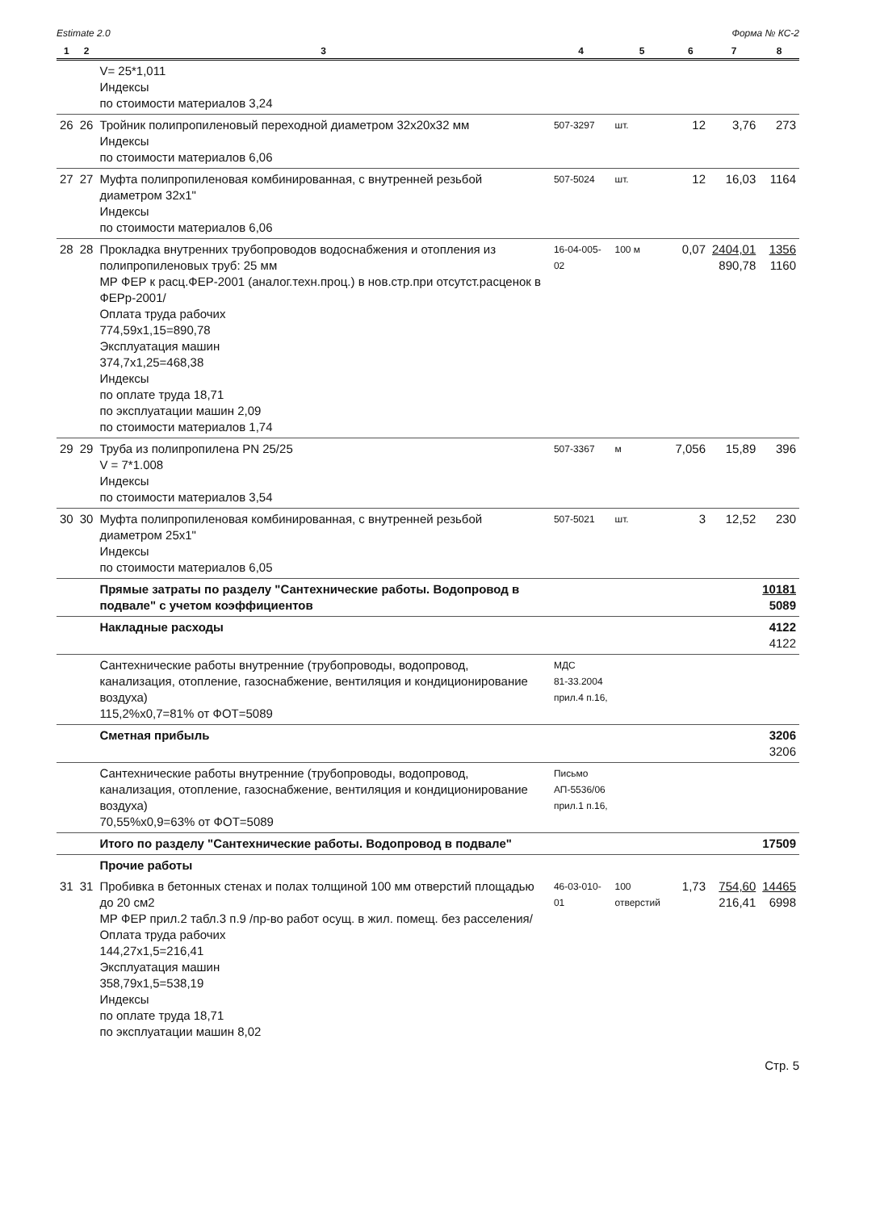Estimate 2.0 Форма № КС-2
| 1 | 2 | 3 | 4 | 5 | 6 | 7 | 8 |
| --- | --- | --- | --- | --- | --- | --- | --- |
| | | V= 25*1,011 Индексы по стоимости материалов 3,24 | | | | | |
| 26 | 26 | Тройник полипропиленовый переходной диаметром 32x20x32 мм Индексы по стоимости материалов 6,06 | 507-3297 | шт. | 12 | 3,76 | 273 |
| 27 | 27 | Муфта полипропиленовая комбинированная, с внутренней резьбой диаметром 32x1" Индексы по стоимости материалов 6,06 | 507-5024 | шт. | 12 | 16,03 | 1164 |
| 28 | 28 | Прокладка внутренних трубопроводов водоснабжения и отопления из полипропиленовых труб: 25 мм МР ФЕР к расц.ФЕР-2001 (аналог.техн.проц.) в нов.стр.при отсутст.расценок в ФЕРр-2001/ Оплата труда рабочих 774,59x1,15=890,78 Эксплуатация машин 374,7x1,25=468,38 Индексы по оплате труда 18,71 по эксплуатации машин 2,09 по стоимости материалов 1,74 | 16-04-005-02 | 100 м | 0,07 | 2404,01 890,78 | 1356 1160 |
| 29 | 29 | Труба из полипропилена PN 25/25 V = 7*1.008 Индексы по стоимости материалов 3,54 | 507-3367 | м | 7,056 | 15,89 | 396 |
| 30 | 30 | Муфта полипропиленовая комбинированная, с внутренней резьбой диаметром 25x1" Индексы по стоимости материалов 6,05 | 507-5021 | шт. | 3 | 12,52 | 230 |
| | | Прямые затраты по разделу "Сантехнические работы. Водопровод в подвале" с учетом коэффициентов | | | | | 10181 5089 |
| | | Накладные расходы | | | | | 4122 4122 |
| | | Сантехнические работы внутренние (трубопроводы, водопровод, канализация, отопление, газоснабжение, вентиляция и кондиционирование воздуха) 115,2%x0,7=81% от ФОТ=5089 | МДС 81-33.2004 прил.4 п.16, | | | | |
| | | Сметная прибыль | | | | | 3206 3206 |
| | | Сантехнические работы внутренние (трубопроводы, водопровод, канализация, отопление, газоснабжение, вентиляция и кондиционирование воздуха) 70,55%x0,9=63% от ФОТ=5089 | Письмо АП-5536/06 прил.1 п.16, | | | | |
| | | Итого по разделу "Сантехнические работы. Водопровод в подвале" | | | | | 17509 |
| | | Прочие работы | | | | | |
| 31 | 31 | Пробивка в бетонных стенах и полах толщиной 100 мм отверстий площадью до 20 см2 МР ФЕР прил.2 табл.3 п.9 /пр-во работ осущ. в жил. помещ. без расселения/ Оплата труда рабочих 144,27x1,5=216,41 Эксплуатация машин 358,79x1,5=538,19 Индексы по оплате труда 18,71 по эксплуатации машин 8,02 | 46-03-010-01 | 100 отверстий | 1,73 | 754,60 216,41 | 14465 6998 |
Стр. 5